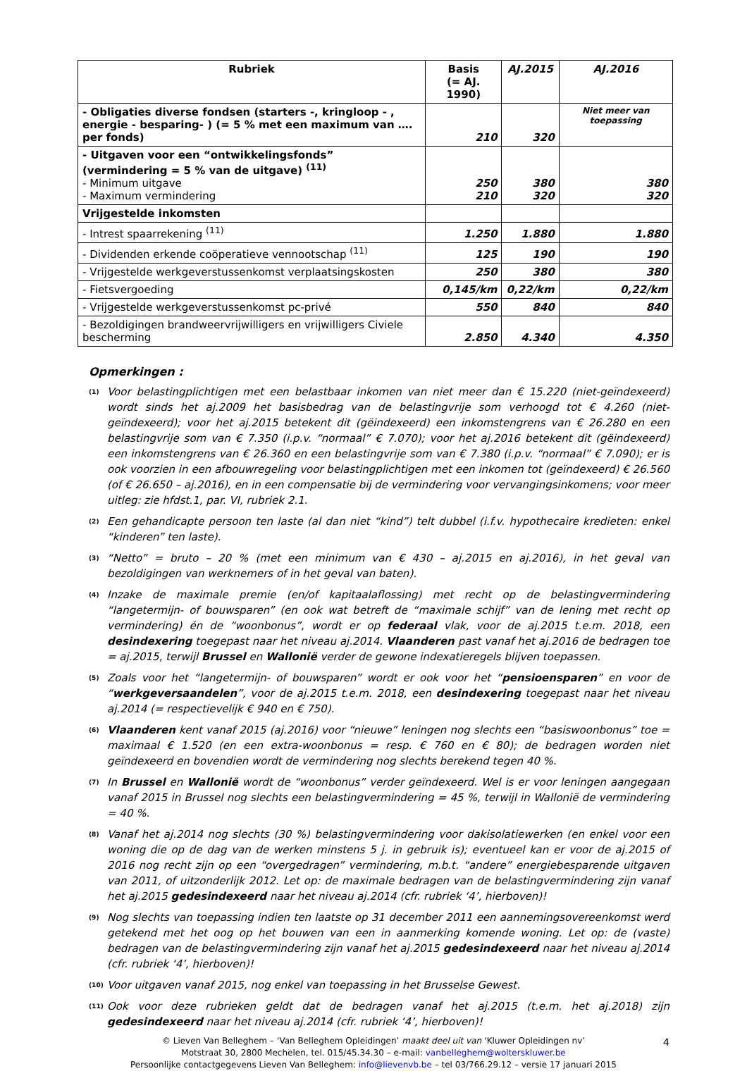| Rubriek | Basis (= AJ. 1990) | AJ.2015 | AJ.2016 |
| --- | --- | --- | --- |
| - Obligaties diverse fondsen (starters -, kringloop - , energie - besparing- ) (= 5 % met een maximum van …. per fonds) | 210 | 320 | Niet meer van toepassing |
| - Uitgaven voor een “ontwikkelingsfonds” (vermindering = 5 % van de uitgave) <sup>(11)</sup> - Minimum uitgave - Maximum vermindering | 250 210 | 380 320 | 380 320 |
| Vrijgestelde inkomsten | | | |
| - Intrest spaarrekening <sup>(11)</sup> | 1.250 | 1.880 | 1.880 |
| - Dividenden erkende coöperatieve vennootschap <sup>(11)</sup> | 125 | 190 | 190 |
| - Vrijgestelde werkgeverstussenkomst verplaatsingskosten | 250 | 380 | 380 |
| - Fietsvergoeding | 0,145/km | 0,22/km | 0,22/km |
| - Vrijgestelde werkgeverstussenkomst pc-privé | 550 | 840 | 840 |
| - Bezoldigingen brandweervrijwilligers en vrijwilligers Civiele bescherming | 2.850 | 4.340 | 4.350 |
Opmerkingen :
<sup>(1)</sup>
Voor belastingplichtigen met een belastbaar inkomen van niet meer dan € 15.220 (niet-geïndexeerd) wordt sinds het aj.2009 het basisbedrag van de belastingvrije som verhoogd tot € 4.260 (niet-geïndexeerd); voor het aj.2015 betekent dit (gëindexeerd) een inkomstengrens van € 26.280 en een belastingvrije som van € 7.350 (i.p.v. “normaal” € 7.070); voor het aj.2016 betekent dit (gëindexeerd) een inkomstengrens van € 26.360 en een belastingvrije som van € 7.380 (i.p.v. “normaal” € 7.090); er is ook voorzien in een afbouwregeling voor belastingplichtigen met een inkomen tot (geïndexeerd) € 26.560 (of € 26.650 – aj.2016), en in een compensatie bij de vermindering voor vervangingsinkomens; voor meer uitleg: zie hfdst.1, par. VI, rubriek 2.1.
<sup>(2)</sup>
Een gehandicapte persoon ten laste (al dan niet “kind”) telt dubbel (i.f.v. hypothecaire kredieten: enkel “kinderen” ten laste).
<sup>(3)</sup>
“Netto” = bruto – 20 % (met een minimum van € 430 – aj.2015 en aj.2016), in het geval van bezoldigingen van werknemers of in het geval van baten).
<sup>(4)</sup>
Inzake de maximale premie (en/of kapitaalaflossing) met recht op de belastingvermindering “langetermijn- of bouwsparen” (en ook wat betreft de “maximale schijf” van de lening met recht op vermindering) én de “woonbonus”, wordt er op federaal vlak, voor de aj.2015 t.e.m. 2018, een desindexering toegepast naar het niveau aj.2014. Vlaanderen past vanaf het aj.2016 de bedragen toe = aj.2015, terwijl Brussel en Wallonië verder de gewone indexatieregels blijven toepassen.
<sup>(5)</sup>
Zoals voor het “langetermijn- of bouwsparen” wordt er ook voor het “pensioensparen” en voor de “werkgeversaandelen”, voor de aj.2015 t.e.m. 2018, een desindexering toegepast naar het niveau aj.2014 (= respectievelijk € 940 en € 750).
<sup>(6)</sup>
Vlaanderen kent vanaf 2015 (aj.2016) voor “nieuwe” leningen nog slechts een “basiswoonbonus” toe = maximaal € 1.520 (en een extra-woonbonus = resp. € 760 en € 80); de bedragen worden niet geïndexeerd en bovendien wordt de vermindering nog slechts berekend tegen 40 %.
<sup>(7)</sup>
In Brussel en Wallonië wordt de “woonbonus” verder geïndexeerd. Wel is er voor leningen aangegaan vanaf 2015 in Brussel nog slechts een belastingvermindering = 45 %, terwijl in Wallonië de vermindering = 40 %.
<sup>(8)</sup>
Vanaf het aj.2014 nog slechts (30 %) belastingvermindering voor dakisolatiewerken (en enkel voor een woning die op de dag van de werken minstens 5 j. in gebruik is); eventueel kan er voor de aj.2015 of 2016 nog recht zijn op een “overgedragen” vermindering, m.b.t. “andere” energiebesparende uitgaven van 2011, of uitzonderlijk 2012. Let op: de maximale bedragen van de belastingvermindering zijn vanaf het aj.2015 gedesindexeerd naar het niveau aj.2014 (cfr. rubriek ‘4’, hierboven)!
<sup>(9)</sup>
Nog slechts van toepassing indien ten laatste op 31 december 2011 een aannemingsovereenkomst werd getekend met het oog op het bouwen van een in aanmerking komende woning. Let op: de (vaste) bedragen van de belastingvermindering zijn vanaf het aj.2015 gedesindexeerd naar het niveau aj.2014 (cfr. rubriek ‘4’, hierboven)!
<sup>(10)</sup>
Voor uitgaven vanaf 2015, nog enkel van toepassing in het Brusselse Gewest.
<sup>(11)</sup>
Ook voor deze rubrieken geldt dat de bedragen vanaf het aj.2015 (t.e.m. het aj.2018) zijn gedesindexeerd naar het niveau aj.2014 (cfr. rubriek ‘4’, hierboven)!
4 © Lieven Van Belleghem – ‘Van Belleghem Opleidingen’ maakt deel uit van ‘Kluwer Opleidingen nv’
Motstraat 30, 2800 Mechelen, tel. 015/45.34.30 – e-mail: vanbelleghem@wolterskluwer.be
Persoonlijke contactgegevens Lieven Van Belleghem: info@lievenvb.be – tel 03/766.29.12 – versie 17 januari 2015